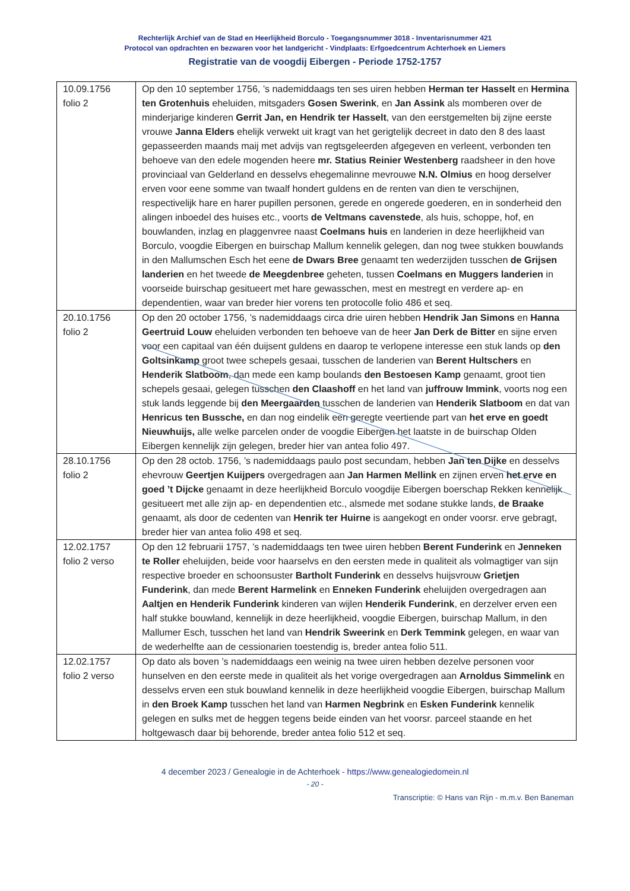Rechterlijk Archief van de Stad en Heerlijkheid Borculo - Toegangsnummer 3018 - Inventarisnummer 421
Protocol van opdrachten en bezwaren voor het landgericht - Vindplaats: Erfgoedcentrum Achterhoek en Liemers
Registratie van de voogdij Eibergen - Periode 1752-1757
| 10.09.1756 folio 2 | Op den 10 september 1756, ’s nademiddaags ten ses uiren hebben Herman ter Hasselt en Hermina ten Grotenhuis eheluiden, mitsgaders Gosen Swerink , en Jan Assink als momberen over de minderjarige kinderen Gerrit Jan, en Hendrik ter Hasselt , van den eerstgemelten bij zijne eerste vrouwe Janna Elders ehelijk verwekt uit kragt van het gerigtelijk decreet in dato den 8 des laast gepasseerden maands maij met advijs van regtsgeleerden afgegeven en verleent, verbonden ten behoeve van den edele mogenden heere mr. Statius Reinier Westenberg raadsheer in den hove provinciaal van Gelderland en desselvs ehegemalinne mevrouwe N.N. Olmius en hoog derselver erven voor eene somme van twaalf hondert guldens en de renten van dien te verschijnen, respectivelijk hare en harer pupillen personen, gerede en ongerede goederen, en in sonderheid den alingen inboedel des huises etc., voorts de Veltmans cavenstede , als huis, schoppe, hof, en bouwlanden, inzlag en plaggenvree naast Coelmans huis en landerien in deze heerlijkheid van Borculo, voogdie Eibergen en buirschap Mallum kennelik gelegen, dan nog twee stukken bouwlands in den Mallumschen Esch het eene de Dwars Bree genaamt ten wederzijden tusschen de Grijsen landerien en het tweede de Meegdenbree geheten, tussen Coelmans en Muggers landerien in voorseide buirschap gesitueert met hare gewasschen, mest en mestregt en verdere ap- en dependentien, waar van breder hier vorens ten protocolle folio 486 et seq. |
| 20.10.1756 folio 2 | Op den 20 october 1756, ’s nademiddaags circa drie uiren hebben Hendrik Jan Simons en Hanna Geertruid Louw eheluiden verbonden ten behoeve van de heer Jan Derk de Bitter en sijne erven voor een capitaal van één duijsent guldens en daarop te verlopene interesse een stuk lands op den Goltsinkamp groot twee schepels gesaai, tusschen de landerien van Berent Hultschers en Henderik Slatboom , dan mede een kamp boulands den Bestoesen Kamp genaamt, groot tien schepels gesaai, gelegen tusschen den Claashoff en het land van juffrouw Immink , voorts nog een stuk lands leggende bij den Meergaarden tusschen de landerien van Henderik Slatboom en dat van Henricus ten Bussche, en dan nog eindelik een geregte veertiende part van het erve en goedt Nieuwhuijs, alle welke parcelen onder de voogdie Eibergen het laatste in de buirschap Olden Eibergen kennelijk zijn gelegen, breder hier van antea folio 497. |
| 28.10.1756 folio 2 | Op den 28 octob. 1756, ’s nademiddaags paulo post secundam, hebben Jan ten Dijke en desselvs ehevrouw Geertjen Kuijpers overgedragen aan Jan Harmen Mellink en zijnen erven het erve en goed ’t Dijcke genaamt in deze heerlijkheid Borculo voogdije Eibergen boerschap Rekken kennelijk gesitueert met alle zijn ap- en dependentien etc., alsmede met sodane stukke lands, de Braake genaamt, als door de cedenten van Henrik ter Huirne is aangekogt en onder voorsr. erve gebragt, breder hier van antea folio 498 et seq. |
| 12.02.1757 folio 2 verso | Op den 12 februarii 1757, ’s nademiddaags ten twee uiren hebben Berent Funderink en Jenneken te Roller eheluijden, beide voor haarselvs en den eersten mede in qualiteit als volmagtiger van sijn respective broeder en schoonsuster Bartholt Funderink en desselvs huijsvrouw Grietjen Funderink , dan mede Berent Harmelink en Enneken Funderink eheluijden overgedragen aan Aaltjen en Henderik Funderink kinderen van wijlen Henderik Funderink , en derzelver erven een half stukke bouwland, kennelijk in deze heerlijkheid, voogdie Eibergen, buirschap Mallum, in den Mallumer Esch, tusschen het land van Hendrik Sweerink en Derk Temmink gelegen, en waar van de wederhelfte aan de cessionarien toestendig is, breder antea folio 511. |
| 12.02.1757 folio 2 verso | Op dato als boven ’s nademiddaags een weinig na twee uiren hebben dezelve personen voor hunselven en den eerste mede in qualiteit als het vorige overgedragen aan Arnoldus Simmelink en desselvs erven een stuk bouwland kennelik in deze heerlijkheid voogdie Eibergen, buirschap Mallum in den Broek Kamp tusschen het land van Harmen Negbrink en Esken Funderink kennelik gelegen en sulks met de heggen tegens beide einden van het voorsr. parceel staande en het holtgewasch daar bij behorende, breder antea folio 512 et seq. |
4 december 2023 / Genealogie in de Achterhoek - https://www.genealogiedomein.nl
- 20 -
Transcriptie: © Hans van Rijn - m.m.v. Ben Baneman